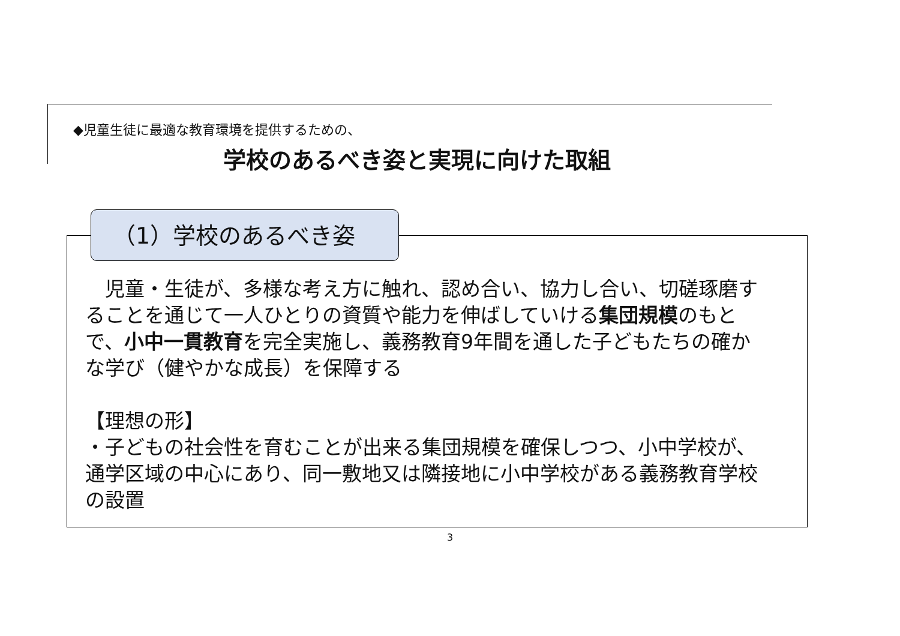◆児童生徒に最適な教育環境を提供するための、
学校のあるべき姿と実現に向けた取組
（1）学校のあるべき姿
　児童・生徒が、多様な考え方に触れ、認め合い、協力し合い、切磋琢磨することを通じて一人ひとりの資質や能力を伸ばしていける集団規模のもとで、小中一貫教育を完全実施し、義務教育9年間を通した子どもたちの確かな学び（健やかな成長）を保障する
【理想の形】
・子どもの社会性を育むことが出来る集団規模を確保しつつ、小中学校が、通学区域の中心にあり、同一敷地又は隣接地に小中学校がある義務教育学校の設置
3